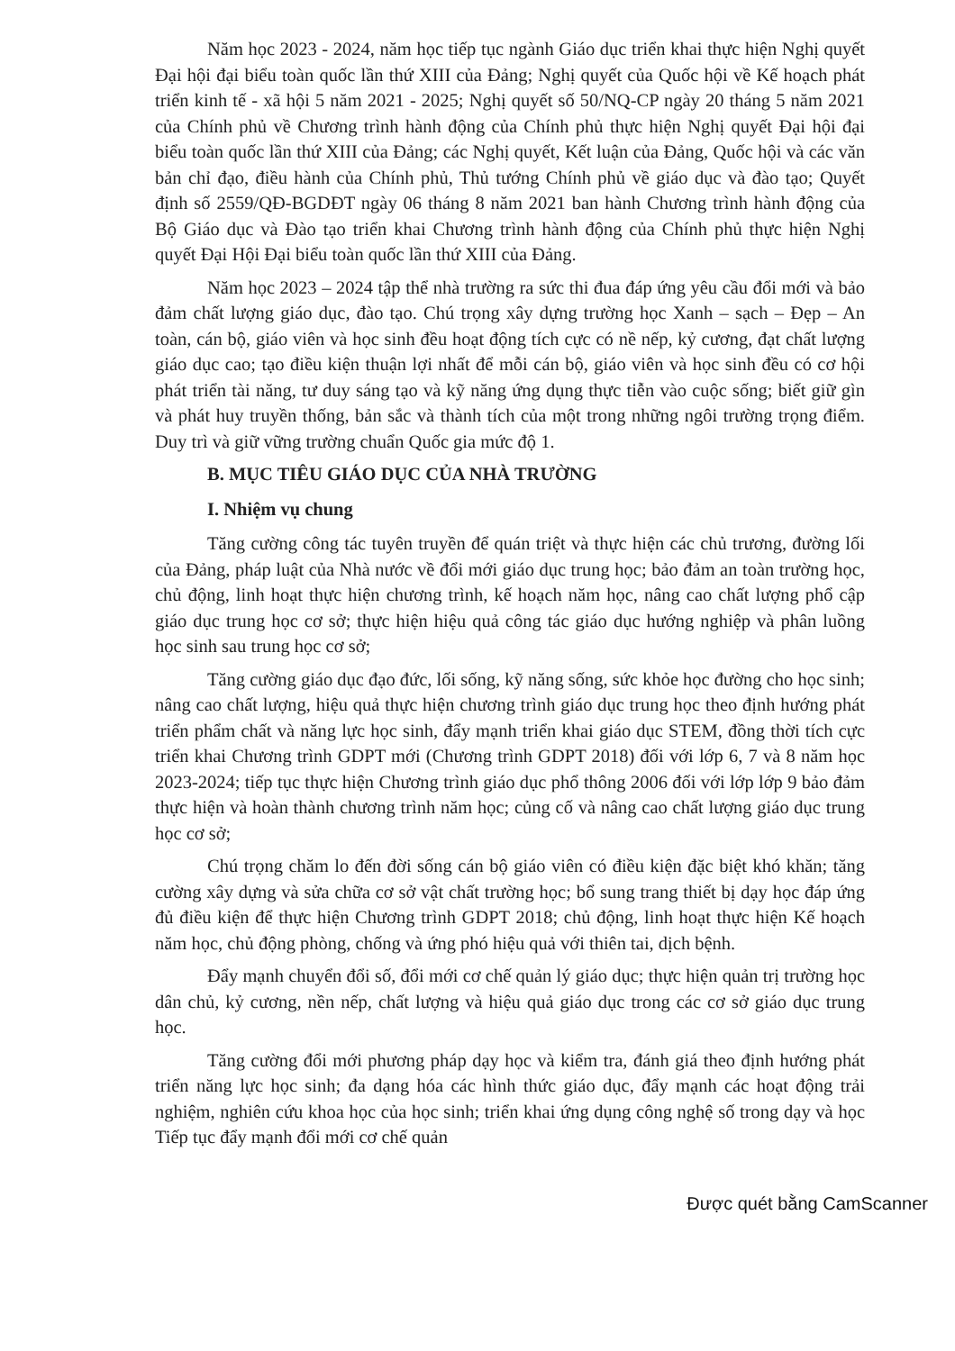Năm học 2023 - 2024, năm học tiếp tục ngành Giáo dục triển khai thực hiện Nghị quyết Đại hội đại biểu toàn quốc lần thứ XIII của Đảng; Nghị quyết của Quốc hội về Kế hoạch phát triển kinh tế - xã hội 5 năm 2021 - 2025; Nghị quyết số 50/NQ-CP ngày 20 tháng 5 năm 2021 của Chính phủ về Chương trình hành động của Chính phủ thực hiện Nghị quyết Đại hội đại biểu toàn quốc lần thứ XIII của Đảng; các Nghị quyết, Kết luận của Đảng, Quốc hội và các văn bản chỉ đạo, điều hành của Chính phủ, Thủ tướng Chính phủ về giáo dục và đào tạo; Quyết định số 2559/QĐ-BGDĐT ngày 06 tháng 8 năm 2021 ban hành Chương trình hành động của Bộ Giáo dục và Đào tạo triển khai Chương trình hành động của Chính phủ thực hiện Nghị quyết Đại Hội Đại biểu toàn quốc lần thứ XIII của Đảng.
Năm học 2023 – 2024 tập thể nhà trường ra sức thi đua đáp ứng yêu cầu đổi mới và bảo đảm chất lượng giáo dục, đào tạo. Chú trọng xây dựng trường học Xanh – sạch – Đẹp – An toàn, cán bộ, giáo viên và học sinh đều hoạt động tích cực có nề nếp, kỷ cương, đạt chất lượng giáo dục cao; tạo điều kiện thuận lợi nhất để mỗi cán bộ, giáo viên và học sinh đều có cơ hội phát triển tài năng, tư duy sáng tạo và kỹ năng ứng dụng thực tiễn vào cuộc sống; biết giữ gìn và phát huy truyền thống, bản sắc và thành tích của một trong những ngôi trường trọng điểm. Duy trì và giữ vững trường chuẩn Quốc gia mức độ 1.
B. MỤC TIÊU GIÁO DỤC CỦA NHÀ TRƯỜNG
I. Nhiệm vụ chung
Tăng cường công tác tuyên truyền để quán triệt và thực hiện các chủ trương, đường lối của Đảng, pháp luật của Nhà nước về đổi mới giáo dục trung học; bảo đảm an toàn trường học, chủ động, linh hoạt thực hiện chương trình, kế hoạch năm học, nâng cao chất lượng phổ cập giáo dục trung học cơ sở; thực hiện hiệu quả công tác giáo dục hướng nghiệp và phân luồng học sinh sau trung học cơ sở;
Tăng cường giáo dục đạo đức, lối sống, kỹ năng sống, sức khỏe học đường cho học sinh; nâng cao chất lượng, hiệu quả thực hiện chương trình giáo dục trung học theo định hướng phát triển phẩm chất và năng lực học sinh, đẩy mạnh triển khai giáo dục STEM, đồng thời tích cực triển khai Chương trình GDPT mới (Chương trình GDPT 2018) đối với lớp 6, 7 và 8 năm học 2023-2024; tiếp tục thực hiện Chương trình giáo dục phổ thông 2006 đối với lớp lớp 9 bảo đảm thực hiện và hoàn thành chương trình năm học; củng cố và nâng cao chất lượng giáo dục trung học cơ sở;
Chú trọng chăm lo đến đời sống cán bộ giáo viên có điều kiện đặc biệt khó khăn; tăng cường xây dựng và sửa chữa cơ sở vật chất trường học; bổ sung trang thiết bị dạy học đáp ứng đủ điều kiện để thực hiện Chương trình GDPT 2018; chủ động, linh hoạt thực hiện Kế hoạch năm học, chủ động phòng, chống và ứng phó hiệu quả với thiên tai, dịch bệnh.
Đẩy mạnh chuyển đổi số, đổi mới cơ chế quản lý giáo dục; thực hiện quản trị trường học dân chủ, kỷ cương, nền nếp, chất lượng và hiệu quả giáo dục trong các cơ sở giáo dục trung học.
Tăng cường đổi mới phương pháp dạy học và kiểm tra, đánh giá theo định hướng phát triển năng lực học sinh; đa dạng hóa các hình thức giáo dục, đẩy mạnh các hoạt động trải nghiệm, nghiên cứu khoa học của học sinh; triển khai ứng dụng công nghệ số trong dạy và học Tiếp tục đẩy mạnh đổi mới cơ chế quản
Được quét bằng CamScanner